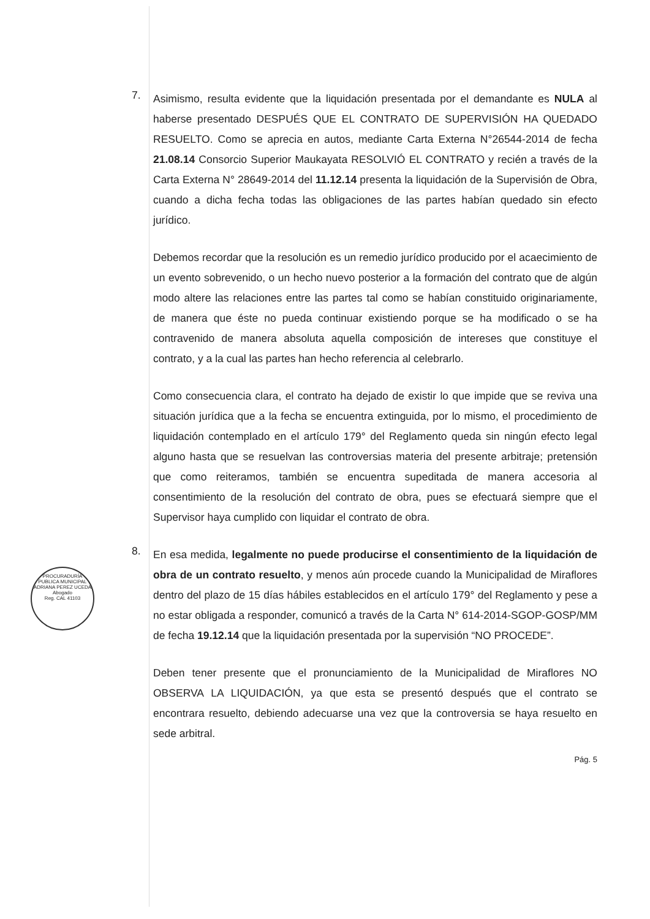7.
Asimismo, resulta evidente que la liquidación presentada por el demandante es NULA al haberse presentado DESPUÉS QUE EL CONTRATO DE SUPERVISIÓN HA QUEDADO RESUELTO. Como se aprecia en autos, mediante Carta Externa N°26544-2014 de fecha 21.08.14 Consorcio Superior Maukayata RESOLVIÓ EL CONTRATO y recién a través de la Carta Externa N° 28649-2014 del 11.12.14 presenta la liquidación de la Supervisión de Obra, cuando a dicha fecha todas las obligaciones de las partes habían quedado sin efecto jurídico.
Debemos recordar que la resolución es un remedio jurídico producido por el acaecimiento de un evento sobrevenido, o un hecho nuevo posterior a la formación del contrato que de algún modo altere las relaciones entre las partes tal como se habían constituido originariamente, de manera que éste no pueda continuar existiendo porque se ha modificado o se ha contravenido de manera absoluta aquella composición de intereses que constituye el contrato, y a la cual las partes han hecho referencia al celebrarlo.
Como consecuencia clara, el contrato ha dejado de existir lo que impide que se reviva una situación jurídica que a la fecha se encuentra extinguida, por lo mismo, el procedimiento de liquidación contemplado en el artículo 179° del Reglamento queda sin ningún efecto legal alguno hasta que se resuelvan las controversias materia del presente arbitraje; pretensión que como reiteramos, también se encuentra supeditada de manera accesoria al consentimiento de la resolución del contrato de obra, pues se efectuará siempre que el Supervisor haya cumplido con liquidar el contrato de obra.
8.
En esa medida, legalmente no puede producirse el consentimiento de la liquidación de obra de un contrato resuelto, y menos aún procede cuando la Municipalidad de Miraflores dentro del plazo de 15 días hábiles establecidos en el artículo 179° del Reglamento y pese a no estar obligada a responder, comunicó a través de la Carta N° 614-2014-SGOP-GOSP/MM de fecha 19.12.14 que la liquidación presentada por la supervisión “NO PROCEDE”.
Deben tener presente que el pronunciamiento de la Municipalidad de Miraflores NO OBSERVA LA LIQUIDACIÓN, ya que esta se presentó después que el contrato se encontrara resuelto, debiendo adecuarse una vez que la controversia se haya resuelto en sede arbitral.
Pág. 5
PROCURADURÍA PUBLICA MUNICIPAL
ADRIANA PEREZ UCEDA
Abogado
Reg. CAL 41103